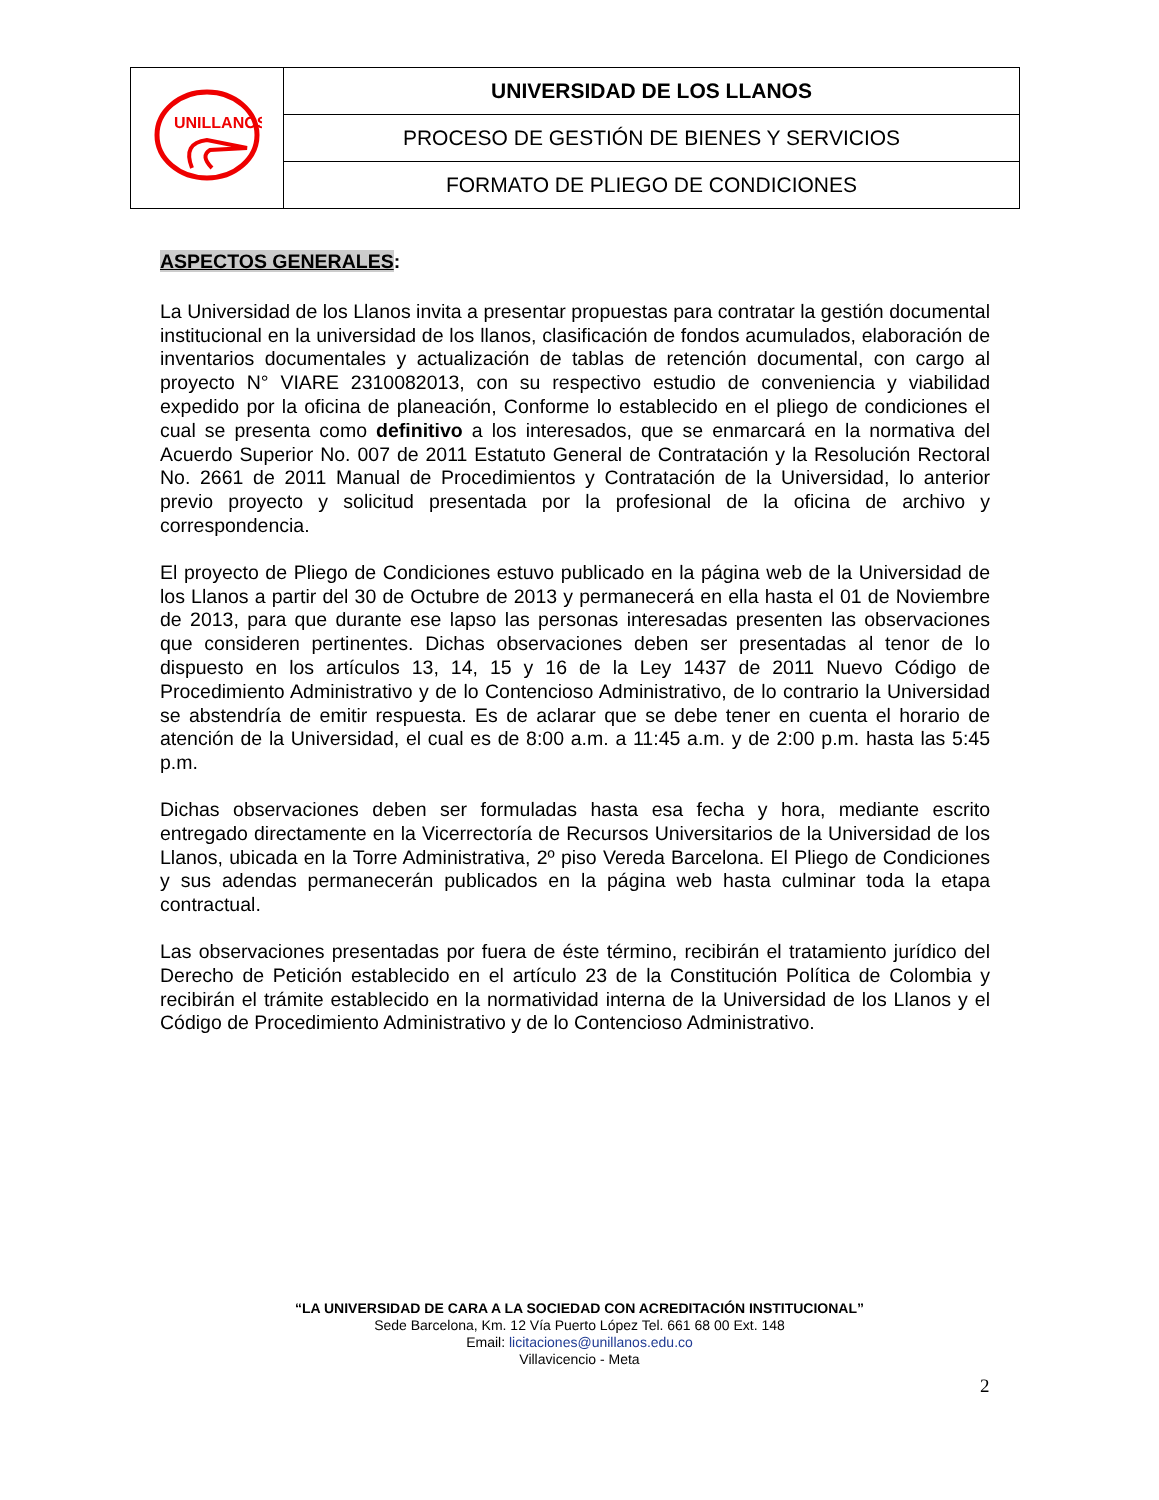| UNILLANOS | UNIVERSIDAD DE LOS LLANOS |
| | PROCESO DE GESTIÓN DE BIENES Y SERVICIOS |
| | FORMATO DE PLIEGO DE CONDICIONES |
ASPECTOS GENERALES:
La Universidad de los Llanos invita a presentar propuestas para contratar la gestión documental institucional en la universidad de los llanos, clasificación de fondos acumulados, elaboración de inventarios documentales y actualización de tablas de retención documental, con cargo al proyecto N° VIARE 2310082013, con su respectivo estudio de conveniencia y viabilidad expedido por la oficina de planeación, Conforme lo establecido en el pliego de condiciones el cual se presenta como definitivo a los interesados, que se enmarcará en la normativa del Acuerdo Superior No. 007 de 2011 Estatuto General de Contratación y la Resolución Rectoral No. 2661 de 2011 Manual de Procedimientos y Contratación de la Universidad, lo anterior previo proyecto y solicitud presentada por la profesional de la oficina de archivo y correspondencia.
El proyecto de Pliego de Condiciones estuvo publicado en la página web de la Universidad de los Llanos a partir del 30 de Octubre de 2013 y permanecerá en ella hasta el 01 de Noviembre de 2013, para que durante ese lapso las personas interesadas presenten las observaciones que consideren pertinentes. Dichas observaciones deben ser presentadas al tenor de lo dispuesto en los artículos 13, 14, 15 y 16 de la Ley 1437 de 2011 Nuevo Código de Procedimiento Administrativo y de lo Contencioso Administrativo, de lo contrario la Universidad se abstendría de emitir respuesta. Es de aclarar que se debe tener en cuenta el horario de atención de la Universidad, el cual es de 8:00 a.m. a 11:45 a.m. y de 2:00 p.m. hasta las 5:45 p.m.
Dichas observaciones deben ser formuladas hasta esa fecha y hora, mediante escrito entregado directamente en la Vicerrectoría de Recursos Universitarios de la Universidad de los Llanos, ubicada en la Torre Administrativa, 2º piso Vereda Barcelona. El Pliego de Condiciones y sus adendas permanecerán publicados en la página web hasta culminar toda la etapa contractual.
Las observaciones presentadas por fuera de éste término, recibirán el tratamiento jurídico del Derecho de Petición establecido en el artículo 23 de la Constitución Política de Colombia y recibirán el trámite establecido en la normatividad interna de la Universidad de los Llanos y el Código de Procedimiento Administrativo y de lo Contencioso Administrativo.
“LA UNIVERSIDAD DE CARA A LA SOCIEDAD CON ACREDITACIÓN INSTITUCIONAL”
Sede Barcelona, Km. 12 Vía Puerto López Tel. 661 68 00 Ext. 148
Email: licitaciones@unillanos.edu.co
Villavicencio - Meta
2